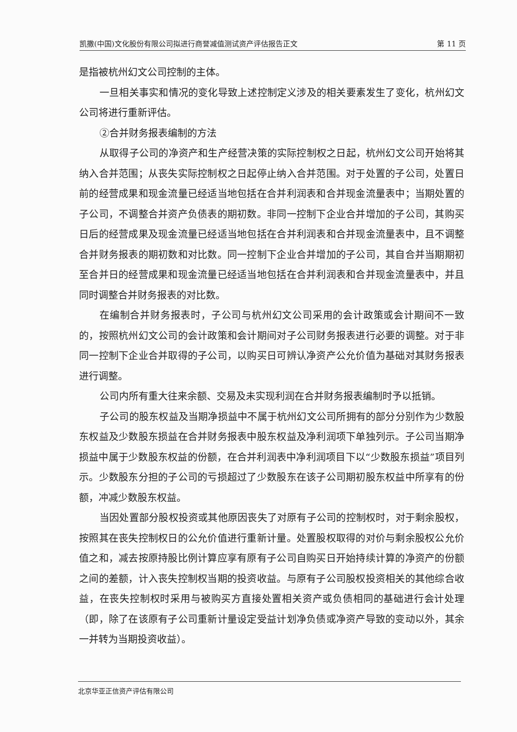凯撒(中国)文化股份有限公司拟进行商誉减值测试资产评估报告正文 第 11 页
是指被杭州幻文公司控制的主体。
一旦相关事实和情况的变化导致上述控制定义涉及的相关要素发生了变化，杭州幻文公司将进行重新评估。
②合并财务报表编制的方法
从取得子公司的净资产和生产经营决策的实际控制权之日起，杭州幻文公司开始将其纳入合并范围；从丧失实际控制权之日起停止纳入合并范围。对于处置的子公司，处置日前的经营成果和现金流量已经适当地包括在合并利润表和合并现金流量表中；当期处置的子公司，不调整合并资产负债表的期初数。非同一控制下企业合并增加的子公司，其购买日后的经营成果及现金流量已经适当地包括在合并利润表和合并现金流量表中，且不调整合并财务报表的期初数和对比数。同一控制下企业合并增加的子公司，其自合并当期期初至合并日的经营成果和现金流量已经适当地包括在合并利润表和合并现金流量表中，并且同时调整合并财务报表的对比数。
在编制合并财务报表时，子公司与杭州幻文公司采用的会计政策或会计期间不一致的，按照杭州幻文公司的会计政策和会计期间对子公司财务报表进行必要的调整。对于非同一控制下企业合并取得的子公司，以购买日可辨认净资产公允价值为基础对其财务报表进行调整。
公司内所有重大往来余额、交易及未实现利润在合并财务报表编制时予以抵销。
子公司的股东权益及当期净损益中不属于杭州幻文公司所拥有的部分分别作为少数股东权益及少数股东损益在合并财务报表中股东权益及净利润项下单独列示。子公司当期净损益中属于少数股东权益的份额，在合并利润表中净利润项目下以“少数股东损益”项目列示。少数股东分担的子公司的亏损超过了少数股东在该子公司期初股东权益中所享有的份额，冲减少数股东权益。
当因处置部分股权投资或其他原因丧失了对原有子公司的控制权时，对于剩余股权，按照其在丧失控制权日的公允价值进行重新计量。处置股权取得的对价与剩余股权公允价值之和，减去按原持股比例计算应享有原有子公司自购买日开始持续计算的净资产的份额之间的差额，计入丧失控制权当期的投资收益。与原有子公司股权投资相关的其他综合收益，在丧失控制权时采用与被购买方直接处置相关资产或负债相同的基础进行会计处理（即，除了在该原有子公司重新计量设定受益计划净负债或净资产导致的变动以外，其余一并转为当期投资收益）。
北京华亚正信资产评估有限公司